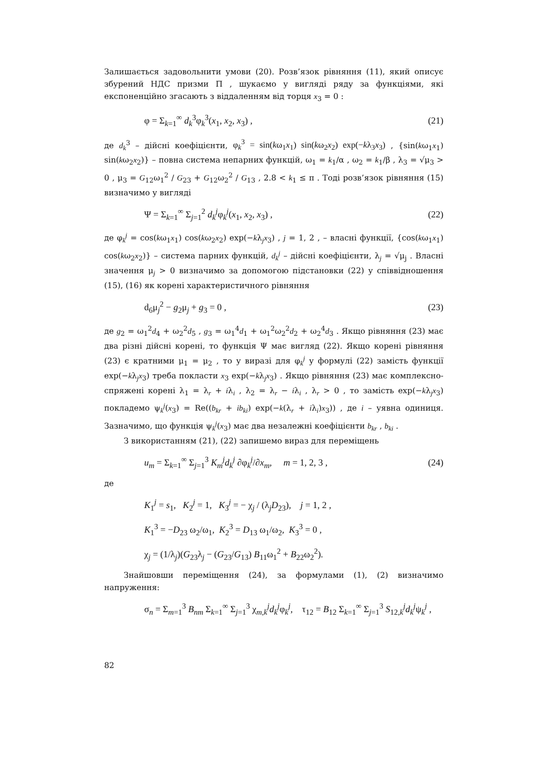Залишається задовольнити умови (20). Розв’язок рівняння (11), який описує збурений НДС призми Π , шукаємо у вигляді ряду за функціями, які експоненційно згасають з віддаленням від торця x<sub>3</sub> = 0 :
φ = Σ<sub>k=1</sub><sup>∞</sup> d<sub>k</sub><sup>3</sup>φ<sub>k</sub><sup>3</sup>(x<sub>1</sub>, x<sub>2</sub>, x<sub>3</sub>) , (21)
де d<sub>k</sub><sup>3</sup> – дійсні коефіцієнти, φ<sub>k</sub><sup>3</sup> = sin(kω<sub>1</sub>x<sub>1</sub>) sin(kω<sub>2</sub>x<sub>2</sub>) exp(−kλ<sub>3</sub>x<sub>3</sub>) , {sin(kω<sub>1</sub>x<sub>1</sub>) sin(kω<sub>2</sub>x<sub>2</sub>)} – повна система непарних функцій, ω<sub>1</sub> = k<sub>1</sub>/α , ω<sub>2</sub> = k<sub>1</sub>/β , λ<sub>3</sub> = √μ<sub>3</sub> > 0 , μ<sub>3</sub> = G<sub>12</sub>ω<sub>1</sub><sup>2</sup> / G<sub>23</sub> + G<sub>12</sub>ω<sub>2</sub><sup>2</sup> / G<sub>13</sub> , 2.8 < k<sub>1</sub> ≤ π . Тоді розв’язок рівняння (15) визначимо у вигляді
Ψ = Σ<sub>k=1</sub><sup>∞</sup> Σ<sub>j=1</sub><sup>2</sup> d<sub>k</sub><sup>j</sup>φ<sub>k</sub><sup>j</sup>(x<sub>1</sub>, x<sub>2</sub>, x<sub>3</sub>) , (22)
де φ<sub>k</sub><sup>j</sup> = cos(kω<sub>1</sub>x<sub>1</sub>) cos(kω<sub>2</sub>x<sub>2</sub>) exp(−kλ<sub>j</sub>x<sub>3</sub>) , j = 1, 2 , – власні функції, {cos(kω<sub>1</sub>x<sub>1</sub>) cos(kω<sub>2</sub>x<sub>2</sub>)} – система парних функцій, d<sub>k</sub><sup>j</sup> – дійсні коефіцієнти, λ<sub>j</sub> = √μ<sub>j</sub> . Власні значення μ<sub>j</sub> > 0 визначимо за допомогою підстановки (22) у співвідношення (15), (16) як корені характеристичного рівняння
d<sub>6</sub>μ<sub>j</sub><sup>2</sup> − g<sub>2</sub>μ<sub>j</sub> + g<sub>3</sub> = 0 , (23)
де g<sub>2</sub> = ω<sub>1</sub><sup>2</sup>d<sub>4</sub> + ω<sub>2</sub><sup>2</sup>d<sub>5</sub> , g<sub>3</sub> = ω<sub>1</sub><sup>4</sup>d<sub>1</sub> + ω<sub>1</sub><sup>2</sup>ω<sub>2</sub><sup>2</sup>d<sub>2</sub> + ω<sub>2</sub><sup>4</sup>d<sub>3</sub> . Якщо рівняння (23) має два різні дійсні корені, то функція Ψ має вигляд (22). Якщо корені рівняння (23) є кратними μ<sub>1</sub> = μ<sub>2</sub> , то у виразі для φ<sub>k</sub><sup>j</sup> у формулі (22) замість функції exp(−kλ<sub>j</sub>x<sub>3</sub>) треба покласти x<sub>3</sub> exp(−kλ<sub>j</sub>x<sub>3</sub>) . Якщо рівняння (23) має комплексно-спряжені корені λ<sub>1</sub> = λ<sub>r</sub> + iλ<sub>i</sub> , λ<sub>2</sub> = λ<sub>r</sub> − iλ<sub>i</sub> , λ<sub>r</sub> > 0 , то замість exp(−kλ<sub>j</sub>x<sub>3</sub>) покладемо ψ<sub>k</sub><sup>j</sup>(x<sub>3</sub>) = Re((b<sub>kr</sub> + ib<sub>ki</sub>) exp(−k(λ<sub>r</sub> + iλ<sub>i</sub>)x<sub>3</sub>)) , де i – уявна одиниця. Зазначимо, що функція ψ<sub>k</sub><sup>j</sup>(x<sub>3</sub>) має два незалежні коефіцієнти b<sub>kr</sub> , b<sub>ki</sub> .
З використанням (21), (22) запишемо вираз для переміщень
u<sub>m</sub> = Σ<sub>k=1</sub><sup>∞</sup> Σ<sub>j=1</sub><sup>3</sup> K<sub>m</sub><sup>j</sup>d<sub>k</sub><sup>j</sup> ∂φ<sub>k</sub><sup>j</sup>/∂x<sub>m</sub>, m = 1, 2, 3 , (24)
де
K<sub>1</sub><sup>j</sup> = s<sub>1</sub>, K<sub>2</sub><sup>j</sup> = 1, K<sub>3</sub><sup>j</sup> = − χ<sub>j</sub> / (λ<sub>j</sub>D<sub>23</sub>), j = 1, 2 ,
K<sub>1</sub><sup>3</sup> = −D<sub>23</sub> ω<sub>2</sub>/ω<sub>1</sub>, K<sub>2</sub><sup>3</sup> = D<sub>13</sub> ω<sub>1</sub>/ω<sub>2</sub>, K<sub>3</sub><sup>3</sup> = 0 ,
χ<sub>j</sub> = (1/λ<sub>j</sub>)(G<sub>23</sub>λ<sub>j</sub> − (G<sub>23</sub>/G<sub>13</sub>) B<sub>11</sub>ω<sub>1</sub><sup>2</sup> + B<sub>22</sub>ω<sub>2</sub><sup>2</sup>).
Знайшовши переміщення (24), за формулами (1), (2) визначимо напруження:
σ<sub>n</sub> = Σ<sub>m=1</sub><sup>3</sup> B<sub>nm</sub> Σ<sub>k=1</sub><sup>∞</sup> Σ<sub>j=1</sub><sup>3</sup> χ<sub>m,k</sub><sup>j</sup>d<sub>k</sub><sup>j</sup>φ<sub>k</sub><sup>j</sup>, τ<sub>12</sub> = B<sub>12</sub> Σ<sub>k=1</sub><sup>∞</sup> Σ<sub>j=1</sub><sup>3</sup> S<sub>12,k</sub><sup>j</sup>d<sub>k</sub><sup>j</sup>ψ<sub>k</sub><sup>j</sup> ,
82